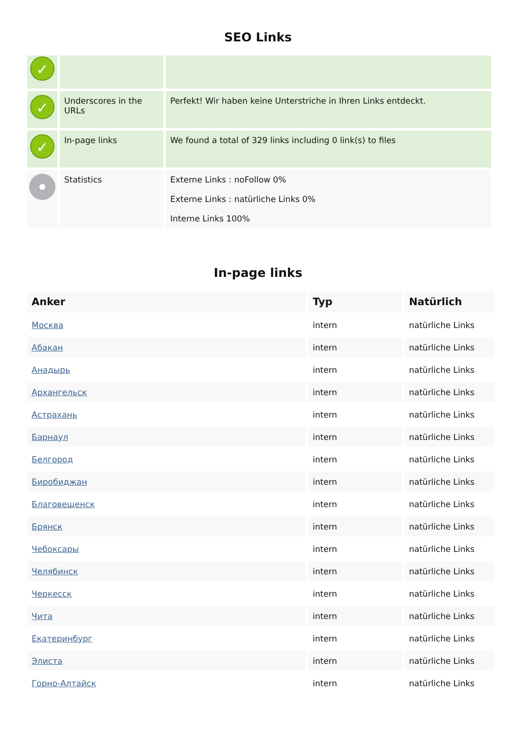SEO Links
| ✓ | | |
| ✓ | Underscores in the URLs | Perfekt! Wir haben keine Unterstriche in Ihren Links entdeckt. |
| ✓ | In-page links | We found a total of 329 links including 0 link(s) to files |
| | Statistics | Externe Links : noFollow 0% Externe Links : natürliche Links 0% Interne Links 100% |
In-page links
| Anker | Typ | Natürlich |
| --- | --- | --- |
| Москва | intern | natürliche Links |
| Абакан | intern | natürliche Links |
| Анадырь | intern | natürliche Links |
| Архангельск | intern | natürliche Links |
| Астрахань | intern | natürliche Links |
| Барнаул | intern | natürliche Links |
| Белгород | intern | natürliche Links |
| Биробиджан | intern | natürliche Links |
| Благовещенск | intern | natürliche Links |
| Брянск | intern | natürliche Links |
| Чебоксары | intern | natürliche Links |
| Челябинск | intern | natürliche Links |
| Черкесск | intern | natürliche Links |
| Чита | intern | natürliche Links |
| Екатеринбург | intern | natürliche Links |
| Элиста | intern | natürliche Links |
| Горно-Алтайск | intern | natürliche Links |